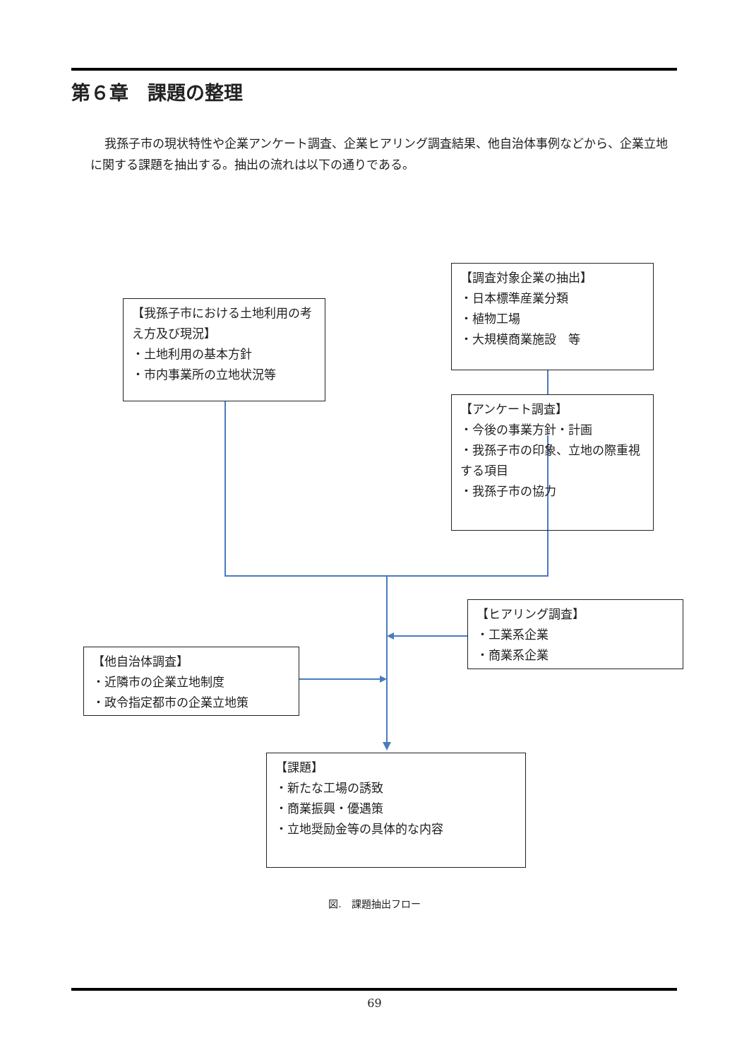第６章　課題の整理
我孫子市の現状特性や企業アンケート調査、企業ヒアリング調査結果、他自治体事例などから、企業立地に関する課題を抽出する。抽出の流れは以下の通りである。
【我孫子市における土地利用の考え方及び現況】
・土地利用の基本方針
・市内事業所の立地状況等
【調査対象企業の抽出】
・日本標準産業分類
・植物工場
・大規模商業施設　等
【アンケート調査】
・今後の事業方針・計画
・我孫子市の印象、立地の際重視する項目
・我孫子市の協力
【ヒアリング調査】
・工業系企業
・商業系企業
【他自治体調査】
・近隣市の企業立地制度
・政令指定都市の企業立地策
【課題】
・新たな工場の誘致
・商業振興・優遇策
・立地奨励金等の具体的な内容
図.　課題抽出フロー
69